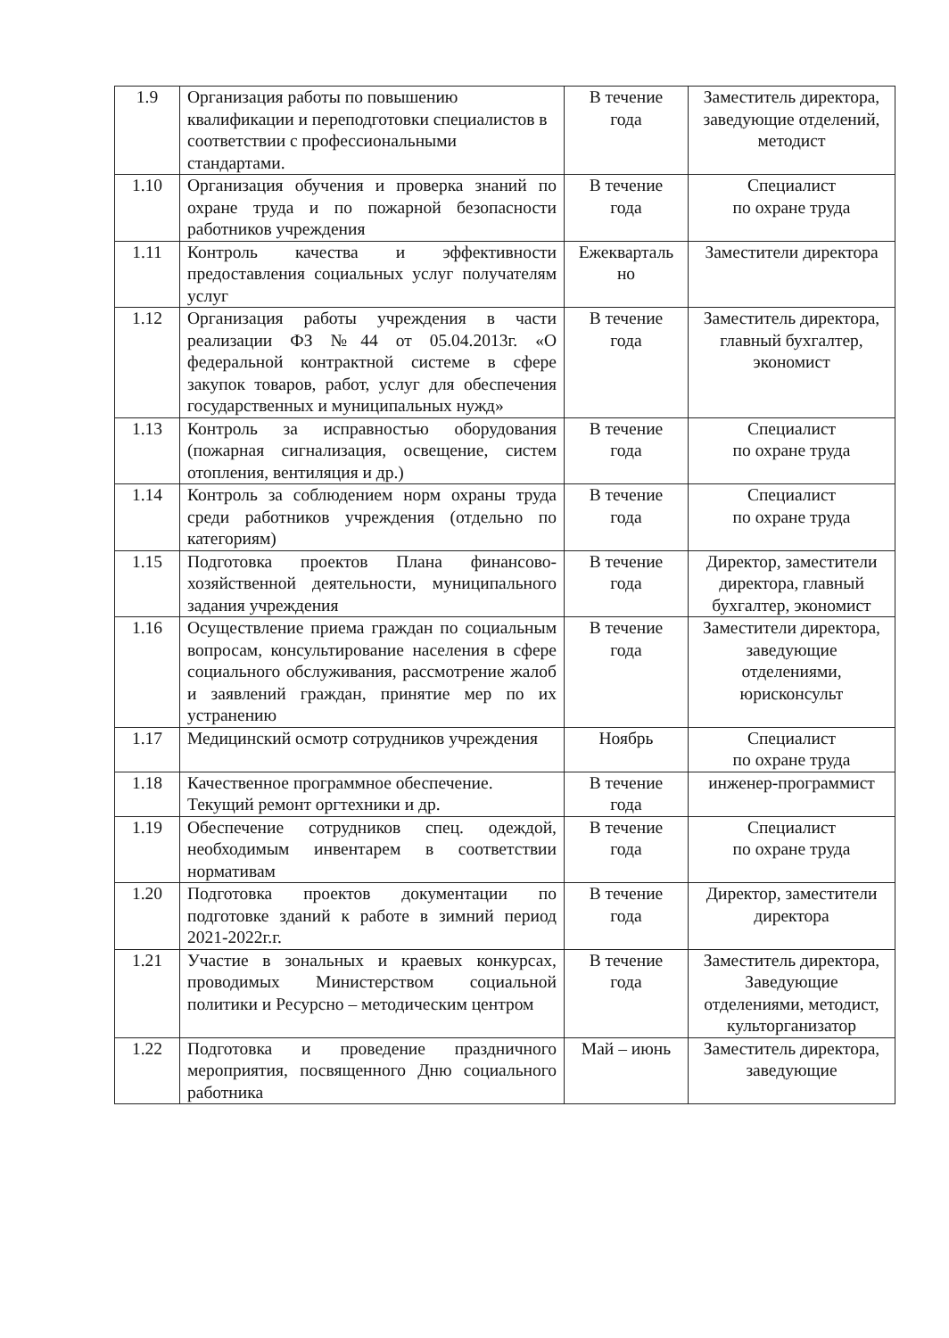| 1.9 | Организация работы по повышению квалификации и переподготовки специалистов в соответствии с профессиональными стандартами. | В течение года | Заместитель директора, заведующие отделений, методист |
| 1.10 | Организация обучения и проверка знаний по охране труда и по пожарной безопасности работников учреждения | В течение года | Специалист по охране труда |
| 1.11 | Контроль качества и эффективности предоставления социальных услуг получателям услуг | Ежекварталь но | Заместители директора |
| 1.12 | Организация работы учреждения в части реализации ФЗ №44 от 05.04.2013г. «О федеральной контрактной системе в сфере закупок товаров, работ, услуг для обеспечения государственных и муниципальных нужд» | В течение года | Заместитель директора, главный бухгалтер, экономист |
| 1.13 | Контроль за исправностью оборудования (пожарная сигнализация, освещение, систем отопления, вентиляция и др.) | В течение года | Специалист по охране труда |
| 1.14 | Контроль за соблюдением норм охраны труда среди работников учреждения (отдельно по категориям) | В течение года | Специалист по охране труда |
| 1.15 | Подготовка проектов Плана финансово-хозяйственной деятельности, муниципального задания учреждения | В течение года | Директор, заместители директора, главный бухгалтер, экономист |
| 1.16 | Осуществление приема граждан по социальным вопросам, консультирование населения в сфере социального обслуживания, рассмотрение жалоб и заявлений граждан, принятие мер по их устранению | В течение года | Заместители директора, заведующие отделениями, юрисконсульт |
| 1.17 | Медицинский осмотр сотрудников учреждения | Ноябрь | Специалист по охране труда |
| 1.18 | Качественное программное обеспечение. Текущий ремонт оргтехники и др. | В течение года | инженер-программист |
| 1.19 | Обеспечение сотрудников спец. одеждой, необходимым инвентарем в соответствии нормативам | В течение года | Специалист по охране труда |
| 1.20 | Подготовка проектов документации по подготовке зданий к работе в зимний период 2021-2022г.г. | В течение года | Директор, заместители директора |
| 1.21 | Участие в зональных и краевых конкурсах, проводимых Министерством социальной политики и Ресурсно – методическим центром | В течение года | Заместитель директора, Заведующие отделениями, методист, культорганизатор |
| 1.22 | Подготовка и проведение праздничного мероприятия, посвященного Дню социального работника | Май – июнь | Заместитель директора, заведующие |